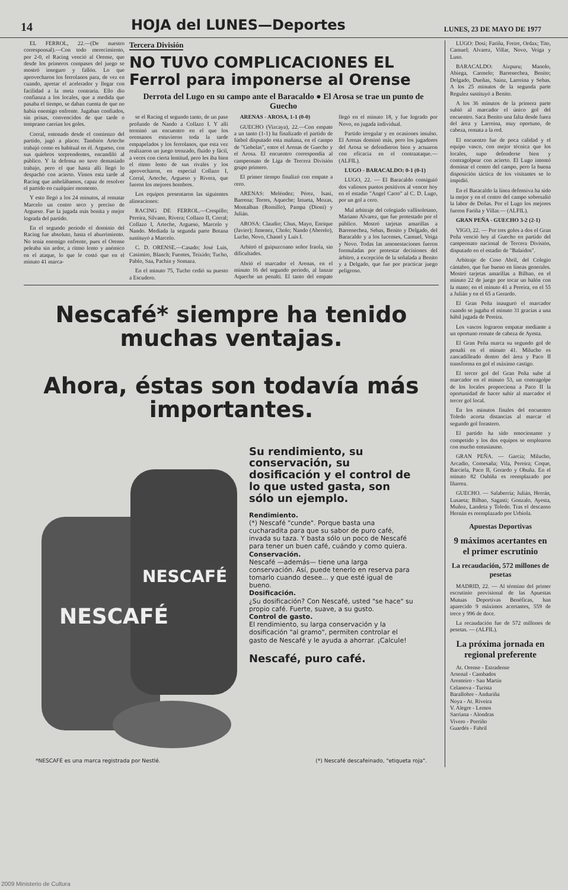14 HOJA del LUNES—Deportes LUNES, 23 DE MAYO DE 1977
EL FERROL, 22.—(De nuestro corresponsal).—Con todo merecimiento, por 2-0, el Racing venció al Orense, que desde los primeros compases del juego se mostró inseguro y fallón. Lo que aprovecharon los ferrolanos para, de vez en cuando, apretar el acelerador y llegar con facilidad a la meta contraria. Ello dio confianza a los locales, que a medida que pasaba el tiempo, se daban cuenta de que no había enemigo enfrente. Jugaban confiados, sin prisas, convencidos de que tarde o temprano caerían los goles.
Corral, entonado desde el comienzo del partido, jugó a placer. También Arteche trabajó como es habitual en él. Argueso, con sus quiebros sorprendentes, encandiló al público. Y la defensa no tuvo demasiado trabajo, pero el que hasta allí llegó lo despachó con acierto. Vimos esta tarde al Racing que anhelábamos, capaz de resolver el partido en cualquier momento.
Y esto llegó a los 24 minutos, al rematar Marcelo un centro seco y preciso de Argueso. Fue la jugada más bonita y mejor lograda del partido.
En el segundo período el dominio del Racing fue absoluto, hasta el aburrimiento. No tenía enemigo enfrente, pues el Orense peleaba sin ardor, a ritmo lento y anémico en el ataque, lo que le costó que en el minuto 41 marca-
Tercera División
NO TUVO COMPLICACIONES EL Ferrol para imponerse al Orense
Derrota del Lugo en su campo ante el Baracaldo ● El Arosa se trae un punto de Guecho
se el Racing el segundo tanto, de un pase profundo de Nando a Collazo I. Y allí terminó un encuentro en el que los orensanos estuvieron toda la tarde empapelados y los ferrolanos, que esta vez realizaron un juego trenzado, fluido y fácil, a veces con cierta lentitud, pero les iba bien el ritmo lento de sus rivales y los aprovecharon, en especial Collazo I, Corral, Arteche, Argueso y Rivera, que fueron los mejores hombres.
Los equipos presentaron las siguientes alineaciones:
RACING DE FERROL.—Crespillo; Pereira, Silvano, Rivera; Collazo II, Corral; Collazo I, Arteche, Argueso, Marcelo y Nando. Mediada la segunda parte Botana sustituyó a Marcelo.
C. D. ORENSE.—Casado; José Luis, Casimiro, Blanch; Fuentes, Teixido; Tucho, Pablo, Saa, Pachín y Somaza.
En el minuto 75, Tucho cedió su puesto a Escudero.
ARENAS - AROSA, 1-1 (0-0)
GUECHO (Vizcaya), 22.—Con empate a un tanto (1-1) ha finalizado el partido de fútbol disputado esta mañana, en el campo de "Gobelas", entre el Arenas de Guecho y el Arosa. El encuentro correspondía al campeonato de Liga de Tercera División grupo primero.
El primer tiempo finalizó con empate a cero.
ARENAS: Meléndez; Pérez, Isasi, Barrena; Torres, Aqueche; Iztueta, Mozas, Montalban (Romillo), Pampa (Dioni) y Julián.
AROSA: Claudio; Chus, Mayo, Enrique (Javier); Jimenez, Cholo; Nando (Aberelo), Lucho, Novo, Chanel y Luis I.
Arbitró el guipuzcoano señor Iraola, sin dificultades.
Abrió el marcador el Arenas, en el minuto 16 del segundo período, al lanzar Aqueche un penalti. El tanto del empate llegó en el minuto 18, y fue logrado por Novo, en jugada individual.
Partido irregular y en ocasiones insulso. El Arenas dominó más, pero los jugadores del Arosa se defendieron bien y actuaron con eficacia en el contraataque.— (ALFIL).
LUGO - BARACALDO: 0-1 (0-1)
LUGO, 22. — El Baracaldo consiguió dos valiosos puntos positivos al vencer hoy en el estadio "Angel Carro" al C. D. Lugo, por un gol a cero.
Mal arbitraje del colegiado vallisoletano, Mariano Alvarez, que fue protestado por el público. Mostró tarjetas amarillas a Barrenechea, Sebas, Benito y Delgado, del Baracaldo y a los lucenses, Camuel, Veiga y Novo. Todas las amonestaciones fueron formuladas por protestar decisiones del árbitro, a excepción de la señalada a Benito y a Delgado, que fue por practicar juego peligroso.
Nescafé* siempre ha tenido muchas ventajas.
Ahora, éstas son todavía más importantes.
NESCAFÉ
NESCAFÉ
Su rendimiento, su conservación, su dosificación y el control de lo que usted gasta, son sólo un ejemplo.
Rendimiento.
(*) Nescafé "cunde". Porque basta una cucharadita para que su sabor de puro café, invada su taza. Y basta sólo un poco de Nescafé para tener un buen café, cuándo y como quiera.
Conservación.
Nescafé —además— tiene una larga conservación. Así, puede tenerlo en reserva para tomarlo cuando desee... y que esté igual de bueno.
Dosificación.
¿Su dosificación? Con Nescafé, usted "se hace" su propio café. Fuerte, suave, a su gusto.
Control de gasto.
El rendimiento, su larga conservación y la dosificación "al gramo", permiten controlar el gasto de Nescafé y le ayuda a ahorrar. ¡Calcule!
Nescafé, puro café.
*NESCAFÉ es una marca registrada por Nestlé. (*) Nescafé descafeinado, "etiqueta roja".
LUGO: Dosi; Fariña, Freire, Ordax; Tito, Camuel; Alvarez, Villar, Novo, Veiga y Luso.
BARACALDO: Aizpuru; Manolo, Abiega, Carmelo; Barrenechea, Benito; Delgado, Dueñas, Sainz, Larreina y Sebas. A los 25 minutos de la segunda parte Regulez sustituyó a Benito.
A los 36 minutos de la primera parte subió al marcador el único gol del encuentro. Saca Benito una falta desde fuera del área y Larreina, muy oportuno, de cabeza, remata a la red.
El encuentro fue de poca calidad y el equipo vasco, con mejor técnica que los locales, supo defenderse bien y contragolpear con acierto. El Lugo intentó dominar el centro del campo, pero la buena disposición táctica de los visitantes se lo impidió.
En el Baracaldo la línea defensiva ha sido la mejor y en el centro del campo sobresalió la labor de Deñas. Por el Lugo los mejores fueron Fariña y Villar.— (ALFIL).
GRAN PEÑA - GUECHO 3-2 (2-1)
VIGO, 22. — Por tres goles a dos el Gran Peña venció hoy al Guecho en partido del campeonato nacional de Tercera División, disputado en el estadio de "Balaídos".
Arbitraje de Coso Abril, del Colegio cántabro, que fue bueno en líneas generales. Mostró tarjetas amarillas a Bilbao, en el minuto 22 de juego por tocar un balón con la mano; en el minuto 41 a Pereira, en el 55 a Julián y en el 65 a Gerardo.
El Gran Peña inauguró el marcador cuando se jugaba el minuto 31 gracias a una hábil jugada de Pereira.
Los vascos lograron empatar mediante a un oportuno remate de cabeza de Ayesta.
El Gran Peña marca su segundo gol de penalti en el minuto 41. Milucho es zancadilleado dentro del área y Paco II transforma en gol el máximo castigo.
El tercer gol del Gran Peña sube al marcador en el minuto 53, un contragolpe de los locales proporciona a Paco II la oportunidad de hacer subir al marcador el tercer gol local.
En los minutos finales del encuentro Toledo acorta distancias al marcar el segundo gol forastero.
El partido ha sido emocionante y competido y los dos equipos se emplearon con mucho entusiasmo.
GRAN PEÑA. — García; Milucho, Arcadio, Comesaña; Vila, Pereira; Coque, Barciela, Paco II, Gerardo y Obuña. En el minuto 82 Oubiña es reemplazado por Iñarrea.
GUECHO. — Salaberría; Julián, Herrán, Lusaeta; Bilbao, Sagasti; Gonzalo, Ayesta, Muñoz, Landeta y Toledo. Tras el descanso Hernán es reemplazado por Urbiola.
Apuestas Deportivas
9 máximos acertantes en el primer escrutinio
La recaudación, 572 millones de pesetas
MADRID, 22. — Al término del primer escrutinio provisional de las Apuestas Mutuas Deportivas Benéficas, han aparecido 9 máximos acertantes, 559 de trece y 996 de doce.
La recaudación fue de 572 millones de pesetas. — (ALFIL).
La próxima jornada en regional preferente
At. Orense - Estradense
Arsenal - Cambados
Arenteiro - San Martín
Celanova - Turista
Barallobre - Anduriña
Noya - At. Riveira
V. Alegre - Lemos
Sarriana - Alondras
Vivero - Porriño
Guardés - Fabril
2009 Ministerio de Cultura